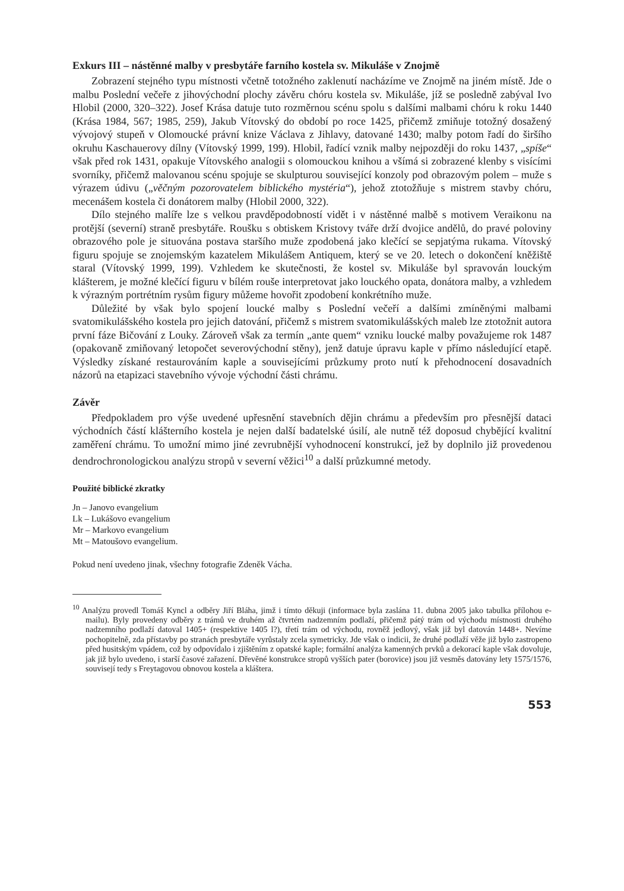Exkurs III – nástěnné malby v presbytáře farního kostela sv. Mikuláše v Znojmě
Zobrazení stejného typu místnosti včetně totožného zaklenutí nacházíme ve Znojmě na jiném místě. Jde o malbu Poslední večeře z jihovýchodní plochy závěru chóru kostela sv. Mikuláše, jíž se posledně zabýval Ivo Hlobil (2000, 320–322). Josef Krása datuje tuto rozměrnou scénu spolu s dalšími malbami chóru k roku 1440 (Krása 1984, 567; 1985, 259), Jakub Vítovský do období po roce 1425, přičemž zmiňuje totožný dosažený vývojový stupeň v Olomoucké právní knize Václava z Jihlavy, datované 1430; malby potom řadí do širšího okruhu Kaschauerovy dílny (Vítovský 1999, 199). Hlobil, řadící vznik malby nejpozději do roku 1437, „spíše“ však před rok 1431, opakuje Vítovského analogii s olomouckou knihou a všímá si zobrazené klenby s visícími svorníky, přičemž malovanou scénu spojuje se skulpturou související konzoly pod obrazovým polem – muže s výrazem údivu („věčným pozorovatelem biblického mystéria“), jehož ztotožňuje s mistrem stavby chóru, mecenášem kostela či donátorem malby (Hlobil 2000, 322).
Dílo stejného malíře lze s velkou pravděpodobností vidět i v nástěnné malbě s motivem Veraikonu na protější (severní) straně presbytáře. Roušku s obtiskem Kristovy tváře drží dvojice andělů, do pravé poloviny obrazového pole je situována postava staršího muže zpodobená jako klečící se sepjatýma rukama. Vítovský figuru spojuje se znojemským kazatelem Mikulášem Antiquem, který se ve 20. letech o dokončení kněžiště staral (Vítovský 1999, 199). Vzhledem ke skutečnosti, že kostel sv. Mikuláše byl spravován louckým klášterem, je možné klečící figuru v bílém rouše interpretovat jako louckého opata, donátora malby, a vzhledem k výrazným portrétním rysům figury můžeme hovořit zpodobení konkrétního muže.
Důležité by však bylo spojení loucké malby s Poslední večeří a dalšími zmíněnými malbami svatomikulášského kostela pro jejich datování, přičemž s mistrem svatomikulášských maleb lze ztotožnit autora první fáze Bičování z Louky. Zároveň však za termín „ante quem“ vzniku loucké malby považujeme rok 1487 (opakovaně zmiňovaný letopočet severovýchodní stěny), jenž datuje úpravu kaple v přímo následující etapě. Výsledky získané restaurováním kaple a souvisejícími průzkumy proto nutí k přehodnocení dosavadních názorů na etapizaci stavebního vývoje východní části chrámu.
Závěr
Předpokladem pro výše uvedené upřesnění stavebních dějin chrámu a především pro přesnější dataci východních částí klášterního kostela je nejen další badatelské úsilí, ale nutně též doposud chybějící kvalitní zaměření chrámu. To umožní mimo jiné zevrubnější vyhodnocení konstrukcí, jež by doplnilo již provedenou dendrochronologickou analýzu stropů v severní věžici<sup>10</sup> a další průzkumné metody.
Použité biblické zkratky
Jn – Janovo evangelium
Lk – Lukášovo evangelium
Mr – Markovo evangelium
Mt – Matoušovo evangelium.
Pokud není uvedeno jinak, všechny fotografie Zdeněk Vácha.
<sup>10</sup> Analýzu provedl Tomáš Kyncl a odběry Jiří Bláha, jimž i tímto děkuji (informace byla zaslána 11. dubna 2005 jako tabulka přílohou e-mailu). Byly provedeny odběry z trámů ve druhém až čtvrtém nadzemním podlaží, přičemž pátý trám od východu místnosti druhého nadzemního podlaží datoval 1405+ (respektive 1405 l?), třetí trám od východu, rovněž jedlový, však již byl datován 1448+. Nevíme pochopitelně, zda přístavby po stranách presbytáře vyrůstaly zcela symetricky. Jde však o indicii, že druhé podlaží věže již bylo zastropeno před husitským vpádem, což by odpovídalo i zjištěním z opatské kaple; formální analýza kamenných prvků a dekorací kaple však dovoluje, jak již bylo uvedeno, i starší časové zařazení. Dřevěné konstrukce stropů vyšších pater (borovice) jsou již vesměs datovány lety 1575/1576, souvisejí tedy s Freytagovou obnovou kostela a kláštera.
553